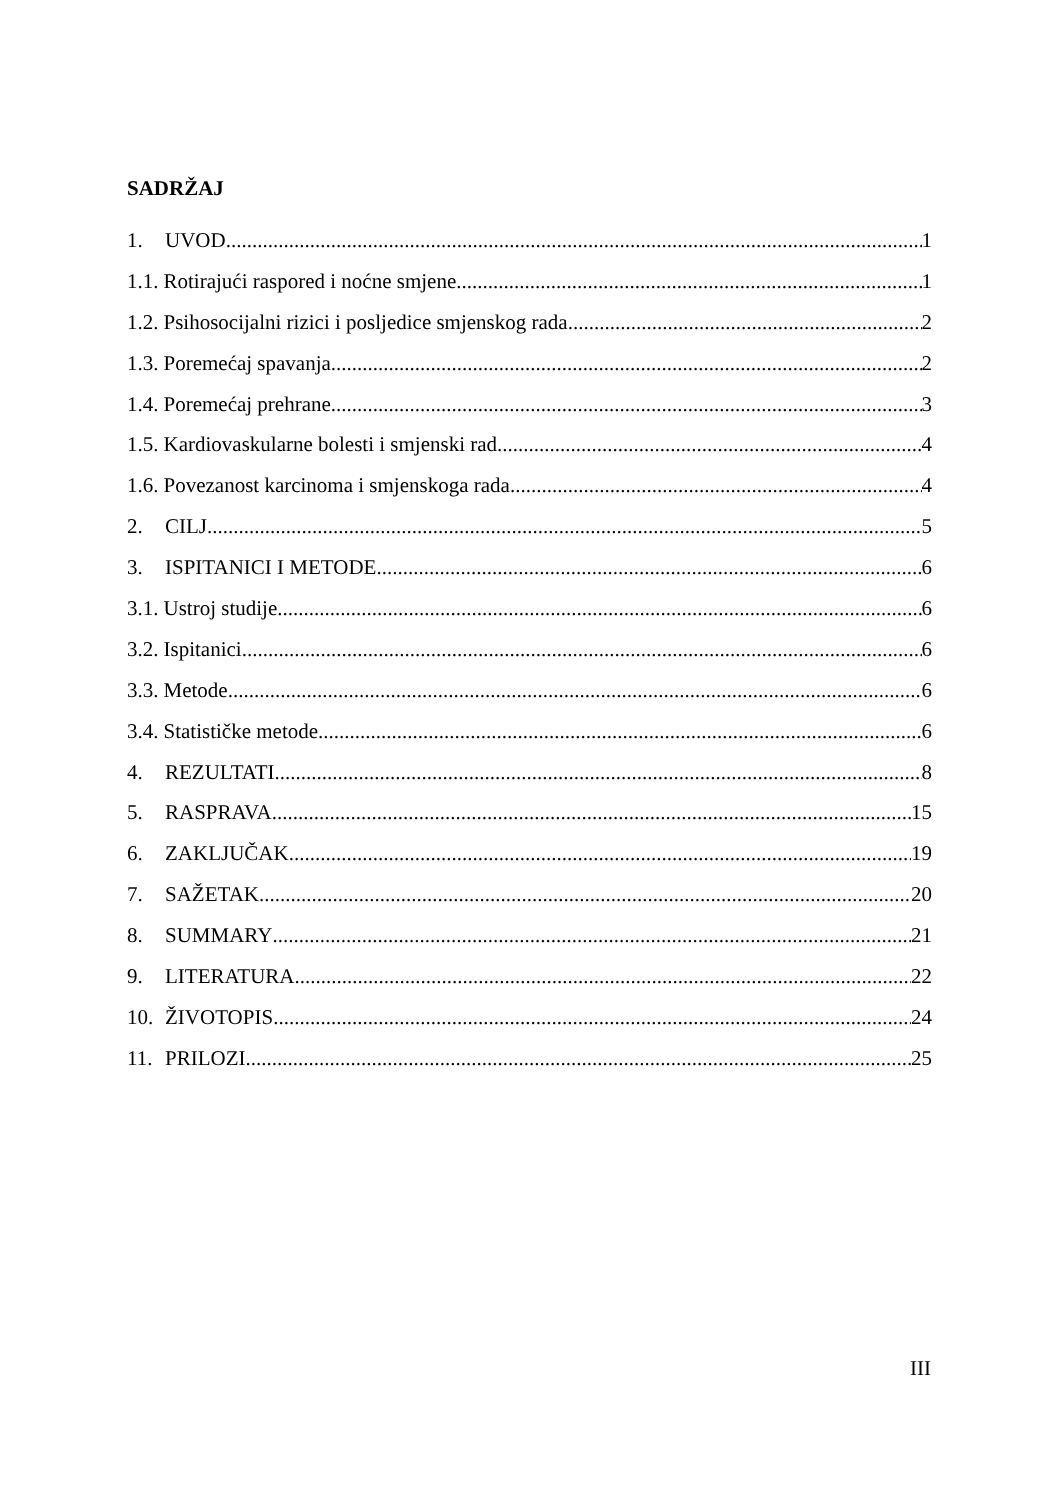SADRŽAJ
1. UVOD 1
1.1. Rotirajući raspored i noćne smjene 1
1.2. Psihosocijalni rizici i posljedice smjenskog rada 2
1.3. Poremećaj spavanja 2
1.4. Poremećaj prehrane 3
1.5. Kardiovaskularne bolesti i smjenski rad 4
1.6. Povezanost karcinoma i smjenskoga rada 4
2. CILJ 5
3. ISPITANICI I METODE 6
3.1. Ustroj studije 6
3.2. Ispitanici 6
3.3. Metode 6
3.4. Statističke metode 6
4. REZULTATI 8
5. RASPRAVA 15
6. ZAKLJUČAK 19
7. SAŽETAK 20
8. SUMMARY 21
9. LITERATURA 22
10. ŽIVOTOPIS 24
11. PRILOZI 25
III